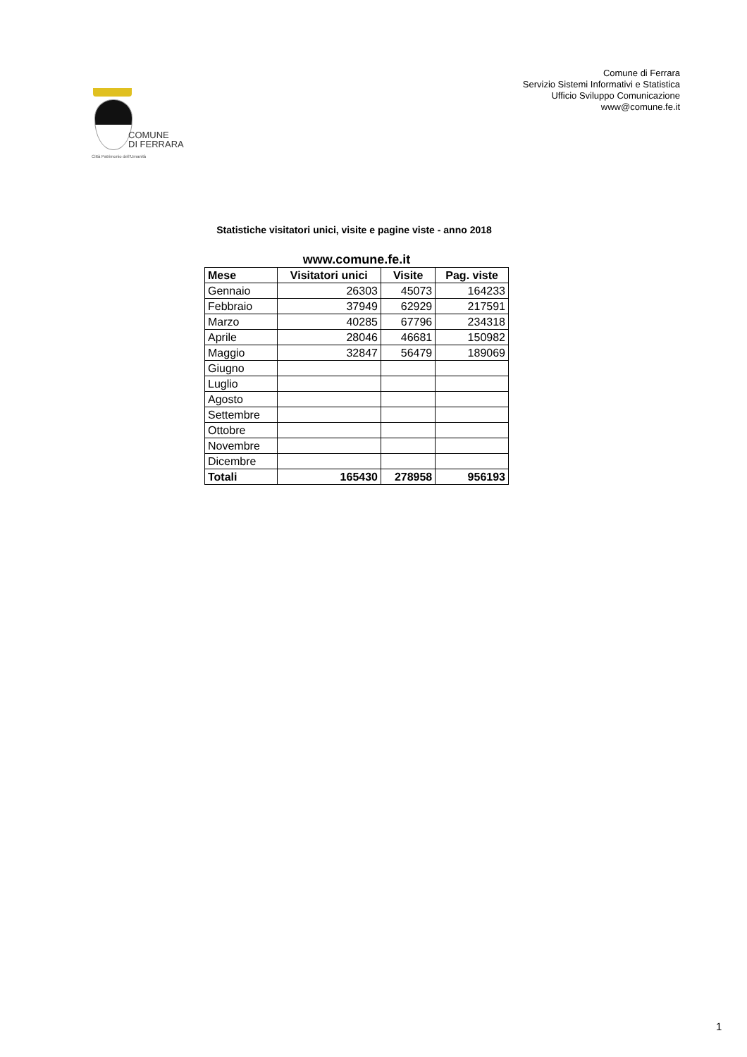Comune di Ferrara
Servizio Sistemi Informativi e Statistica
Ufficio Sviluppo Comunicazione
www@comune.fe.it
COMUNE
DI FERRARA
Città Patrimonio dell'Umanità
Statistiche visitatori unici, visite e pagine viste - anno 2018
www.comune.fe.it
| Mese | Visitatori unici | Visite | Pag. viste |
| --- | --- | --- | --- |
| Gennaio | 26303 | 45073 | 164233 |
| Febbraio | 37949 | 62929 | 217591 |
| Marzo | 40285 | 67796 | 234318 |
| Aprile | 28046 | 46681 | 150982 |
| Maggio | 32847 | 56479 | 189069 |
| Giugno | | | |
| Luglio | | | |
| Agosto | | | |
| Settembre | | | |
| Ottobre | | | |
| Novembre | | | |
| Dicembre | | | |
| Totali | 165430 | 278958 | 956193 |
1